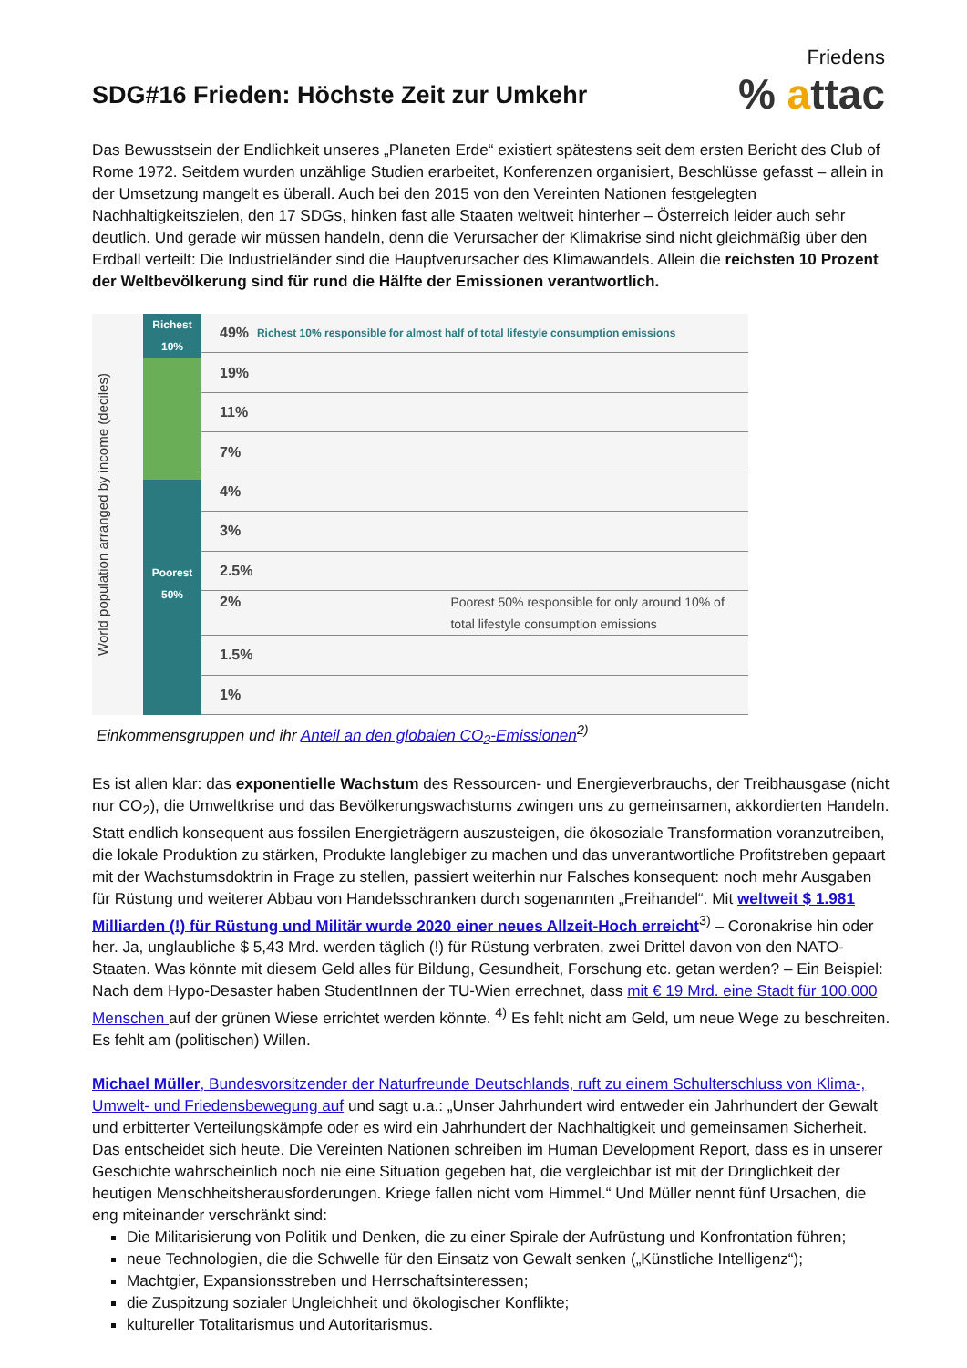Friedens
% attac
SDG#16 Frieden: Höchste Zeit zur Umkehr
Das Bewusstsein der Endlichkeit unseres „Planeten Erde“ existiert spätestens seit dem ersten Bericht des Club of Rome 1972. Seitdem wurden unzählige Studien erarbeitet, Konferenzen organisiert, Beschlüsse gefasst – allein in der Umsetzung mangelt es überall. Auch bei den 2015 von den Vereinten Nationen festgelegten Nachhaltigkeitszielen, den 17 SDGs, hinken fast alle Staaten weltweit hinterher – Österreich leider auch sehr deutlich. Und gerade wir müssen handeln, denn die Verursacher der Klimakrise sind nicht gleichmäßig über den Erdball verteilt: Die Industrieländer sind die Hauptverursacher des Klimawandels. Allein die reichsten 10 Prozent der Weltbevölkerung sind für rund die Hälfte der Emissionen verantwortlich.
World population arranged by income (deciles)
Richest 10%
Poorest 50%
49% Richest 10% responsible for almost half of total lifestyle consumption emissions
19%
11%
7%
4%
3%
2.5%
2% Poorest 50% responsible for only around 10% of total lifestyle consumption emissions
1.5%
1%
Einkommensgruppen und ihr Anteil an den globalen CO<sub>2</sub>-Emissionen<sup>2)</sup>
Es ist allen klar: das exponentielle Wachstum des Ressourcen- und Energieverbrauchs, der Treibhausgase (nicht nur CO<sub>2</sub>), die Umweltkrise und das Bevölkerungswachstums zwingen uns zu gemeinsamen, akkordierten Handeln. Statt endlich konsequent aus fossilen Energieträgern auszusteigen, die ökosoziale Transformation voranzutreiben, die lokale Produktion zu stärken, Produkte langlebiger zu machen und das unverantwortliche Profitstreben gepaart mit der Wachstumsdoktrin in Frage zu stellen, passiert weiterhin nur Falsches konsequent: noch mehr Ausgaben für Rüstung und weiterer Abbau von Handelsschranken durch sogenannten „Freihandel“. Mit weltweit $ 1.981 Milliarden (!) für Rüstung und Militär wurde 2020 einer neues Allzeit-Hoch erreicht<sup>3)</sup> – Coronakrise hin oder her. Ja, unglaubliche $ 5,43 Mrd. werden täglich (!) für Rüstung verbraten, zwei Drittel davon von den NATO-Staaten. Was könnte mit diesem Geld alles für Bildung, Gesundheit, Forschung etc. getan werden? – Ein Beispiel: Nach dem Hypo-Desaster haben StudentInnen der TU-Wien errechnet, dass mit € 19 Mrd. eine Stadt für 100.000 Menschen auf der grünen Wiese errichtet werden könnte. <sup>4)</sup> Es fehlt nicht am Geld, um neue Wege zu beschreiten. Es fehlt am (politischen) Willen.
Michael Müller, Bundesvorsitzender der Naturfreunde Deutschlands, ruft zu einem Schulterschluss von Klima-, Umwelt- und Friedensbewegung auf und sagt u.a.: „Unser Jahrhundert wird entweder ein Jahrhundert der Gewalt und erbitterter Verteilungskämpfe oder es wird ein Jahrhundert der Nachhaltigkeit und gemeinsamen Sicherheit. Das entscheidet sich heute. Die Vereinten Nationen schreiben im Human Development Report, dass es in unserer Geschichte wahrscheinlich noch nie eine Situation gegeben hat, die vergleichbar ist mit der Dringlichkeit der heutigen Menschheitsherausforderungen. Kriege fallen nicht vom Himmel.“ Und Müller nennt fünf Ursachen, die eng miteinander verschränkt sind:
Die Militarisierung von Politik und Denken, die zu einer Spirale der Aufrüstung und Konfrontation führen;
neue Technologien, die die Schwelle für den Einsatz von Gewalt senken („Künstliche Intelligenz“);
Machtgier, Expansionsstreben und Herrschaftsinteressen;
die Zuspitzung sozialer Ungleichheit und ökologischer Konflikte;
kultureller Totalitarismus und Autoritarismus.